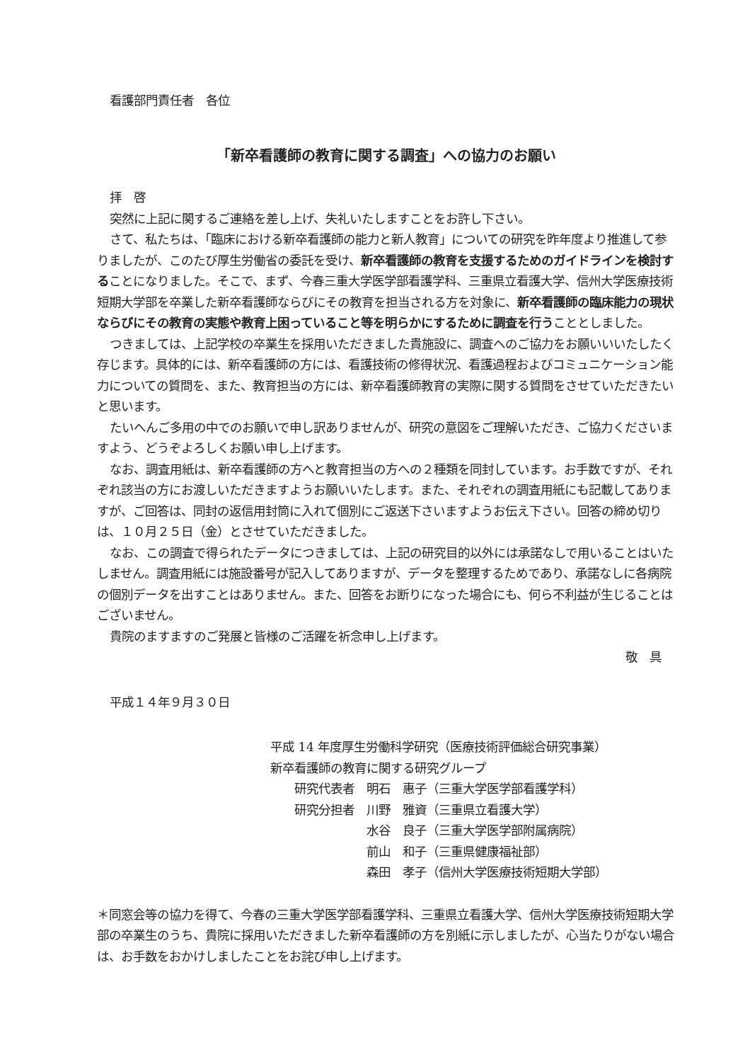看護部門責任者　各位
「新卒看護師の教育に関する調査」への協力のお願い
拝　啓
突然に上記に関するご連絡を差し上げ、失礼いたしますことをお許し下さい。
さて、私たちは、「臨床における新卒看護師の能力と新人教育」についての研究を昨年度より推進して参りましたが、このたび厚生労働省の委託を受け、新卒看護師の教育を支援するためのガイドラインを検討することになりました。そこで、まず、今春三重大学医学部看護学科、三重県立看護大学、信州大学医療技術短期大学部を卒業した新卒看護師ならびにその教育を担当される方を対象に、新卒看護師の臨床能力の現状ならびにその教育の実態や教育上困っていること等を明らかにするために調査を行うこととしました。
つきましては、上記学校の卒業生を採用いただきました貴施設に、調査へのご協力をお願いいいたしたく存じます。具体的には、新卒看護師の方には、看護技術の修得状況、看護過程およびコミュニケーション能力についての質問を、また、教育担当の方には、新卒看護師教育の実際に関する質問をさせていただきたいと思います。
たいへんご多用の中でのお願いで申し訳ありませんが、研究の意図をご理解いただき、ご協力くださいますよう、どうぞよろしくお願い申し上げます。
なお、調査用紙は、新卒看護師の方へと教育担当の方への２種類を同封しています。お手数ですが、それぞれ該当の方にお渡しいただきますようお願いいたします。また、それぞれの調査用紙にも記載してありますが、ご回答は、同封の返信用封筒に入れて個別にご返送下さいますようお伝え下さい。回答の締め切りは、１０月２５日（金）とさせていただきました。
なお、この調査で得られたデータにつきましては、上記の研究目的以外には承諾なしで用いることはいたしません。調査用紙には施設番号が記入してありますが、データを整理するためであり、承諾なしに各病院の個別データを出すことはありません。また、回答をお断りになった場合にも、何ら不利益が生じることはございません。
貴院のますますのご発展と皆様のご活躍を祈念申し上げます。
敬　具
平成１４年９月３０日
平成 14 年度厚生労働科学研究（医療技術評価総合研究事業）
新卒看護師の教育に関する研究グループ
　　研究代表者　明石　惠子（三重大学医学部看護学科）
　　研究分担者　川野　雅資（三重県立看護大学）
　　　　　　　　水谷　良子（三重大学医学部附属病院）
　　　　　　　　前山　和子（三重県健康福祉部）
　　　　　　　　森田　孝子（信州大学医療技術短期大学部）
＊同窓会等の協力を得て、今春の三重大学医学部看護学科、三重県立看護大学、信州大学医療技術短期大学部の卒業生のうち、貴院に採用いただきました新卒看護師の方を別紙に示しましたが、心当たりがない場合は、お手数をおかけしましたことをお詫び申し上げます。